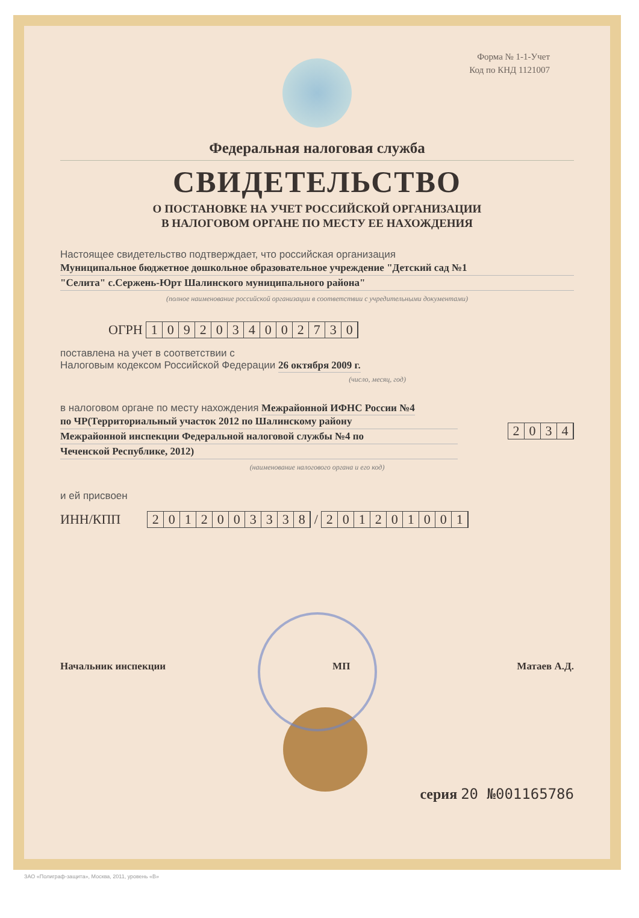Форма № 1-1-Учет
Код по КНД 1121007
Федеральная налоговая служба
СВИДЕТЕЛЬСТВО
О ПОСТАНОВКЕ НА УЧЕТ РОССИЙСКОЙ ОРГАНИЗАЦИИ
В НАЛОГОВОМ ОРГАНЕ ПО МЕСТУ ЕЕ НАХОЖДЕНИЯ
Настоящее свидетельство подтверждает, что российская организация
Муниципальное бюджетное дошкольное образовательное учреждение "Детский сад №1
"Селита" с.Сержень-Юрт Шалинского муниципального района"
(полное наименование российской организации в соответствии с учредительными документами)
ОГРН 1092034002730
поставлена на учет в соответствии с
Налоговым кодексом Российской Федерации 26 октября 2009 г.
(число, месяц, год)
в налоговом органе по месту нахождения Межрайонной ИФНС России №4
по ЧР(Территориальный участок 2012 по Шалинскому району
Межрайонной инспекции Федеральной налоговой службы №4 по
Чеченской Республике, 2012)
2034
(наименование налогового органа и его код)
и ей присвоен
ИНН/КПП 2012003338 / 201201001
Начальник инспекции МП Матаев А.Д.
серия 20 №001165786
ЗАО «Полиграф-защита», Москва, 2011, уровень «В»